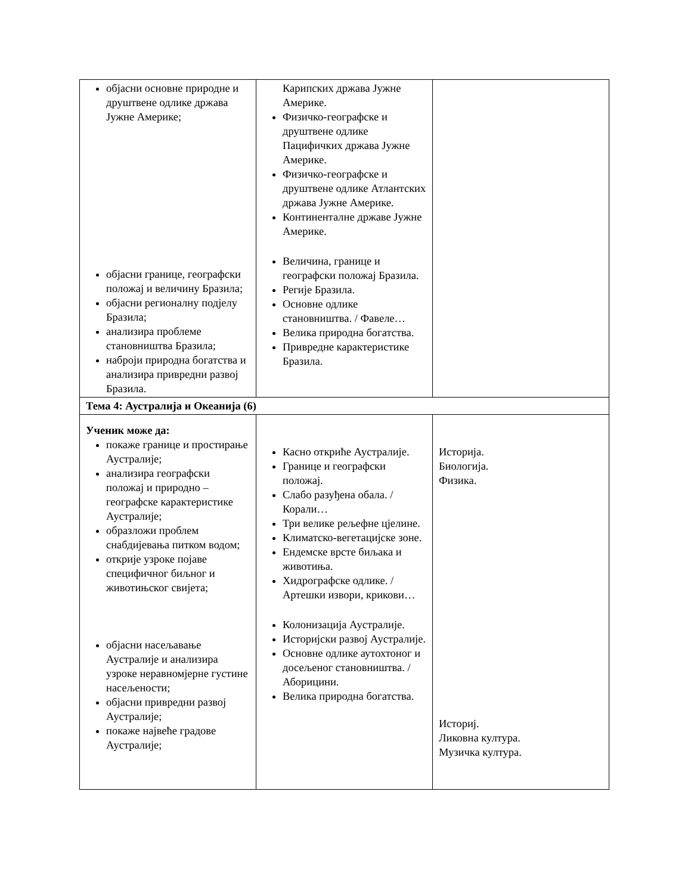| објасни основне природне и друштвене одлике држава Јужне Америке; објасни границе, географски положај и величину Бразила; објасни регионалну подјелу Бразила; анализира проблеме становништва Бразила; наброји природна богатства и анализира привредни развој Бразила. | Карипских држава Јужне Америке. Физичко-географске и друштвене одлике Пацифичких држава Јужне Америке. Физичко-географске и друштвене одлике Атлантских држава Јужне Америке. Континенталне државе Јужне Америке. Величина, границе и географски положај Бразила. Регије Бразила. Основне одлике становништва. / Фавеле… Велика природна богатства. Привредне карактеристике Бразила. | |
| Тема 4: Аустралија и Океанија (6) | | |
| Ученик може да: покаже границе и простирање Аустралије; анализира географски положај и природно – географске карактеристике Аустралије; образложи проблем снабдијевања питком водом; открије узроке појаве специфичног биљног и животињског свијета; објасни насељавање Аустралије и анализира узроке неравномјерне густине насељености; објасни привредни развој Аустралије; покаже највеће градове Аустралије; | Касно откриће Аустралије. Границе и географски положај. Слабо разуђена обала. / Корали… Три велике рељефне цјелине. Климатско-вегетацијске зоне. Ендемске врсте биљака и животиња. Хидрографске одлике. / Артешки извори, крикови… Колонизација Аустралије. Историјски развој Аустралије. Основне одлике аутохтоног и досељеног становништва. / Аборицини. Велика природна богатства. | Историја. Биологија. Физика. Историј. Ликовна култура. Музичка култура. |